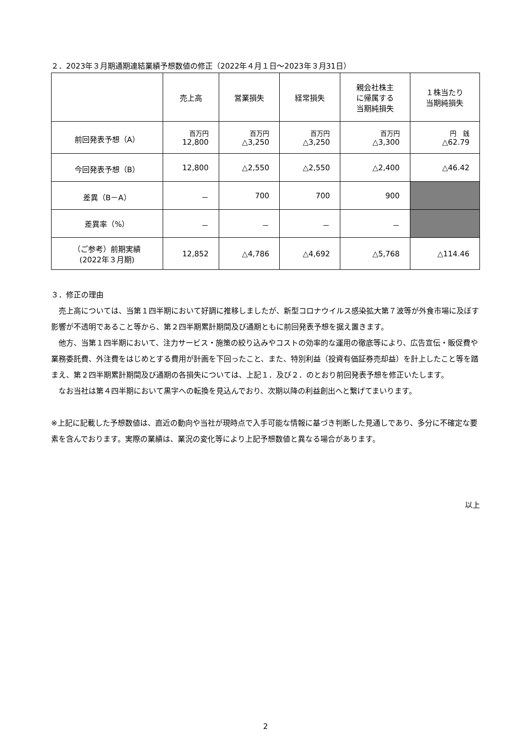２．2023年３月期通期連結業績予想数値の修正（2022年４月１日～2023年３月31日）
| | 売上高 | 営業損失 | 経常損失 | 親会社株主 に帰属する 当期純損失 | １株当たり 当期純損失 |
| --- | --- | --- | --- | --- | --- |
| 前回発表予想（A） | 百万円 12,800 | 百万円 △3,250 | 百万円 △3,250 | 百万円 △3,300 | 円 銭 △62.79 |
| 今回発表予想（B） | 12,800 | △2,550 | △2,550 | △2,400 | △46.42 |
| 差異（B－A） | － | 700 | 700 | 900 | |
| 差異率（%） | － | － | － | － | |
| （ご参考）前期実績 (2022年３月期) | 12,852 | △4,786 | △4,692 | △5,768 | △114.46 |
３．修正の理由
売上高については、当第１四半期において好調に推移しましたが、新型コロナウイルス感染拡大第７波等が外食市場に及ぼす影響が不透明であること等から、第２四半期累計期間及び通期ともに前回発表予想を据え置きます。
他方、当第１四半期において、注力サービス・施策の絞り込みやコストの効率的な運用の徹底等により、広告宣伝・販促費や業務委託費、外注費をはじめとする費用が計画を下回ったこと、また、特別利益（投資有価証券売却益）を計上したこと等を踏まえ、第２四半期累計期間及び通期の各損失については、上記１．及び２．のとおり前回発表予想を修正いたします。
なお当社は第４四半期において黒字への転換を見込んでおり、次期以降の利益創出へと繋げてまいります。
※上記に記載した予想数値は、直近の動向や当社が現時点で入手可能な情報に基づき判断した見通しであり、多分に不確定な要素を含んでおります。実際の業績は、業況の変化等により上記予想数値と異なる場合があります。
以上
2